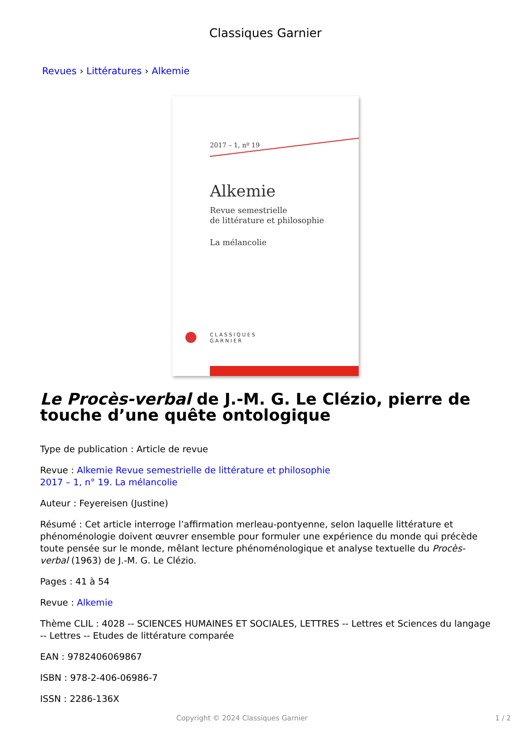Classiques Garnier
Revues › Littératures › Alkemie
2017 – 1, nº 19
Alkemie
Revue semestrielle
de littérature et philosophie
La mélancolie
CLASSIQUES
GARNIER
Le Procès-verbal de J.-M. G. Le Clézio, pierre de touche d’une quête ontologique
Type de publication : Article de revue
Revue : Alkemie Revue semestrielle de littérature et philosophie
2017 – 1, n° 19. La mélancolie
Auteur : Feyereisen (Justine)
Résumé : Cet article interroge l’affirmation merleau-pontyenne, selon laquelle littérature et phénoménologie doivent œuvrer ensemble pour formuler une expérience du monde qui précède toute pensée sur le monde, mêlant lecture phénoménologique et analyse textuelle du Procès-verbal (1963) de J.-M. G. Le Clézio.
Pages : 41 à 54
Revue : Alkemie
Thème CLIL : 4028 -- SCIENCES HUMAINES ET SOCIALES, LETTRES -- Lettres et Sciences du langage -- Lettres -- Etudes de littérature comparée
EAN : 9782406069867
ISBN : 978-2-406-06986-7
ISSN : 2286-136X
Copyright © 2024 Classiques Garnier 1 / 2